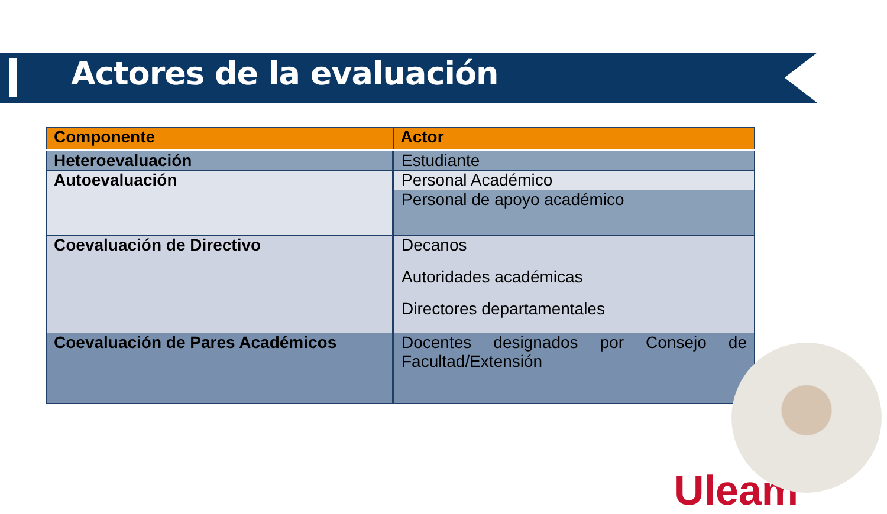Actores de la evaluación
| Componente | Actor |
| --- | --- |
| Heteroevaluación | Estudiante |
| Autoevaluación | Personal Académico |
| | Personal de apoyo académico |
| Coevaluación de Directivo | Decanos Autoridades académicas Directores departamentales |
| Coevaluación de Pares Académicos | Docentes designados por Consejo de Facultad/Extensión |
Uleam